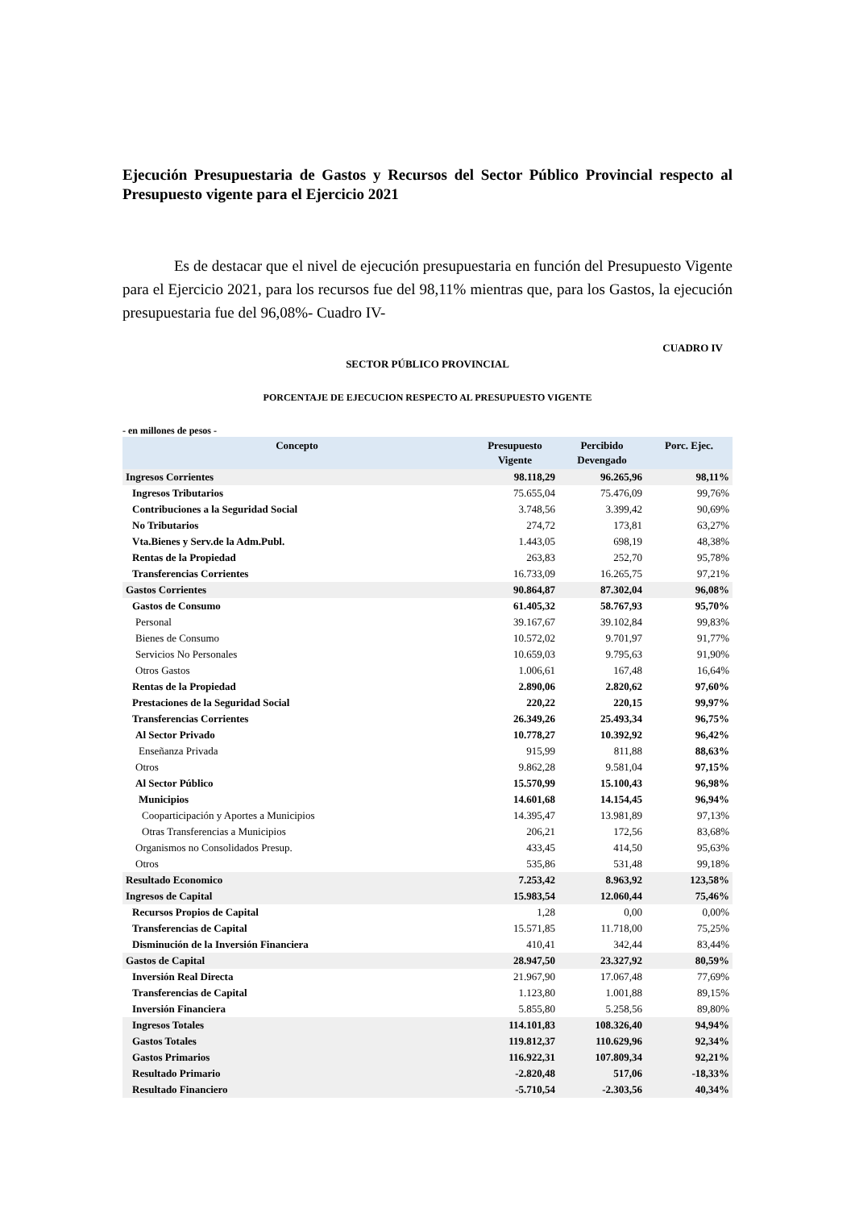Ejecución Presupuestaria de Gastos y Recursos del Sector Público Provincial respecto al Presupuesto vigente para el Ejercicio 2021
Es de destacar que el nivel de ejecución presupuestaria en función del Presupuesto Vigente para el Ejercicio 2021, para los recursos fue del 98,11% mientras que, para los Gastos, la ejecución presupuestaria fue del 96,08%- Cuadro IV-
CUADRO IV
SECTOR PÚBLICO PROVINCIAL
PORCENTAJE DE EJECUCION RESPECTO AL PRESUPUESTO VIGENTE
- en millones de pesos -
| Concepto | Presupuesto Vigente | Percibido Devengado | Porc. Ejec. |
| --- | --- | --- | --- |
| Ingresos Corrientes | 98.118,29 | 96.265,96 | 98,11% |
| Ingresos Tributarios | 75.655,04 | 75.476,09 | 99,76% |
| Contribuciones a la Seguridad Social | 3.748,56 | 3.399,42 | 90,69% |
| No Tributarios | 274,72 | 173,81 | 63,27% |
| Vta.Bienes y Serv.de la Adm.Publ. | 1.443,05 | 698,19 | 48,38% |
| Rentas de la Propiedad | 263,83 | 252,70 | 95,78% |
| Transferencias Corrientes | 16.733,09 | 16.265,75 | 97,21% |
| Gastos Corrientes | 90.864,87 | 87.302,04 | 96,08% |
| Gastos de Consumo | 61.405,32 | 58.767,93 | 95,70% |
| Personal | 39.167,67 | 39.102,84 | 99,83% |
| Bienes de Consumo | 10.572,02 | 9.701,97 | 91,77% |
| Servicios No Personales | 10.659,03 | 9.795,63 | 91,90% |
| Otros Gastos | 1.006,61 | 167,48 | 16,64% |
| Rentas de la Propiedad | 2.890,06 | 2.820,62 | 97,60% |
| Prestaciones de la Seguridad Social | 220,22 | 220,15 | 99,97% |
| Transferencias Corrientes | 26.349,26 | 25.493,34 | 96,75% |
| Al Sector Privado | 10.778,27 | 10.392,92 | 96,42% |
| Enseñanza Privada | 915,99 | 811,88 | 88,63% |
| Otros | 9.862,28 | 9.581,04 | 97,15% |
| Al Sector Público | 15.570,99 | 15.100,43 | 96,98% |
| Municipios | 14.601,68 | 14.154,45 | 96,94% |
| Cooparticipación y Aportes a Municipios | 14.395,47 | 13.981,89 | 97,13% |
| Otras Transferencias a Municipios | 206,21 | 172,56 | 83,68% |
| Organismos no Consolidados Presup. | 433,45 | 414,50 | 95,63% |
| Otros | 535,86 | 531,48 | 99,18% |
| Resultado Economico | 7.253,42 | 8.963,92 | 123,58% |
| Ingresos de Capital | 15.983,54 | 12.060,44 | 75,46% |
| Recursos Propios de Capital | 1,28 | 0,00 | 0,00% |
| Transferencias de Capital | 15.571,85 | 11.718,00 | 75,25% |
| Disminución de la Inversión Financiera | 410,41 | 342,44 | 83,44% |
| Gastos de Capital | 28.947,50 | 23.327,92 | 80,59% |
| Inversión Real Directa | 21.967,90 | 17.067,48 | 77,69% |
| Transferencias de Capital | 1.123,80 | 1.001,88 | 89,15% |
| Inversión Financiera | 5.855,80 | 5.258,56 | 89,80% |
| Ingresos Totales | 114.101,83 | 108.326,40 | 94,94% |
| Gastos Totales | 119.812,37 | 110.629,96 | 92,34% |
| Gastos Primarios | 116.922,31 | 107.809,34 | 92,21% |
| Resultado Primario | -2.820,48 | 517,06 | -18,33% |
| Resultado Financiero | -5.710,54 | -2.303,56 | 40,34% |